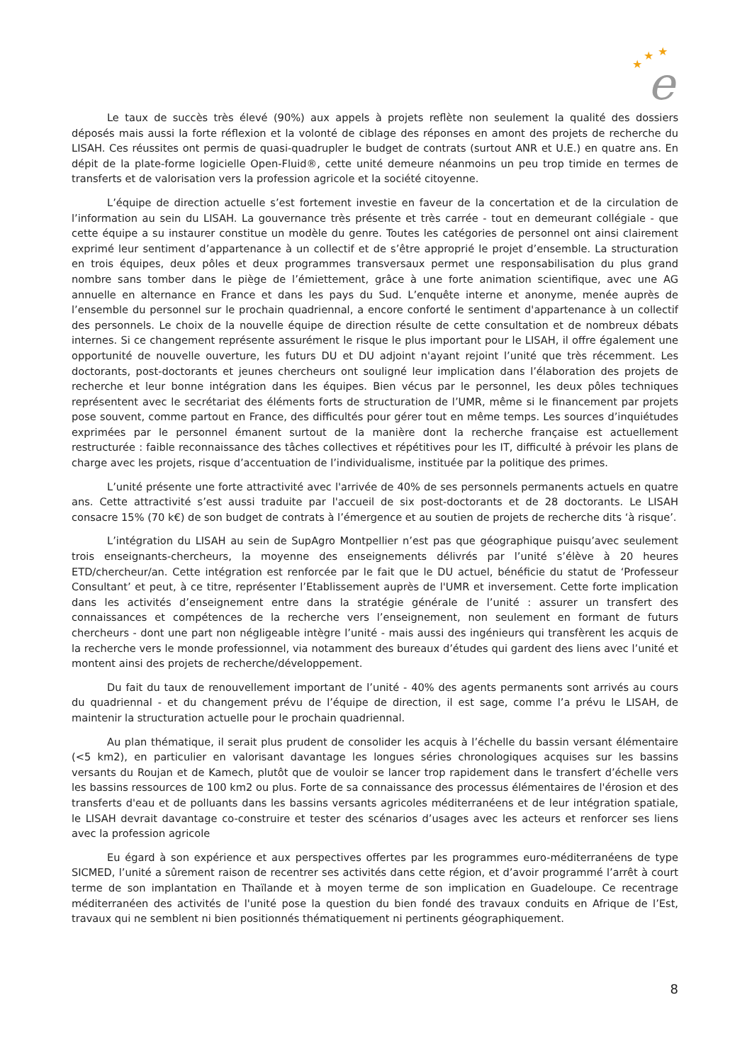★
★
★
e
Le taux de succès très élevé (90%) aux appels à projets reflète non seulement la qualité des dossiers déposés mais aussi la forte réflexion et la volonté de ciblage des réponses en amont des projets de recherche du LISAH. Ces réussites ont permis de quasi-quadrupler le budget de contrats (surtout ANR et U.E.) en quatre ans. En dépit de la plate-forme logicielle Open-Fluid®, cette unité demeure néanmoins un peu trop timide en termes de transferts et de valorisation vers la profession agricole et la société citoyenne.
L’équipe de direction actuelle s’est fortement investie en faveur de la concertation et de la circulation de l’information au sein du LISAH. La gouvernance très présente et très carrée - tout en demeurant collégiale - que cette équipe a su instaurer constitue un modèle du genre. Toutes les catégories de personnel ont ainsi clairement exprimé leur sentiment d’appartenance à un collectif et de s’être approprié le projet d’ensemble. La structuration en trois équipes, deux pôles et deux programmes transversaux permet une responsabilisation du plus grand nombre sans tomber dans le piège de l’émiettement, grâce à une forte animation scientifique, avec une AG annuelle en alternance en France et dans les pays du Sud. L’enquête interne et anonyme, menée auprès de l’ensemble du personnel sur le prochain quadriennal, a encore conforté le sentiment d'appartenance à un collectif des personnels. Le choix de la nouvelle équipe de direction résulte de cette consultation et de nombreux débats internes. Si ce changement représente assurément le risque le plus important pour le LISAH, il offre également une opportunité de nouvelle ouverture, les futurs DU et DU adjoint n'ayant rejoint l’unité que très récemment. Les doctorants, post-doctorants et jeunes chercheurs ont souligné leur implication dans l’élaboration des projets de recherche et leur bonne intégration dans les équipes. Bien vécus par le personnel, les deux pôles techniques représentent avec le secrétariat des éléments forts de structuration de l’UMR, même si le financement par projets pose souvent, comme partout en France, des difficultés pour gérer tout en même temps. Les sources d’inquiétudes exprimées par le personnel émanent surtout de la manière dont la recherche française est actuellement restructurée : faible reconnaissance des tâches collectives et répétitives pour les IT, difficulté à prévoir les plans de charge avec les projets, risque d’accentuation de l’individualisme, instituée par la politique des primes.
L’unité présente une forte attractivité avec l'arrivée de 40% de ses personnels permanents actuels en quatre ans. Cette attractivité s’est aussi traduite par l'accueil de six post-doctorants et de 28 doctorants. Le LISAH consacre 15% (70 k€) de son budget de contrats à l’émergence et au soutien de projets de recherche dits ‘à risque’.
L’intégration du LISAH au sein de SupAgro Montpellier n’est pas que géographique puisqu’avec seulement trois enseignants-chercheurs, la moyenne des enseignements délivrés par l’unité s’élève à 20 heures ETD/chercheur/an. Cette intégration est renforcée par le fait que le DU actuel, bénéficie du statut de ‘Professeur Consultant’ et peut, à ce titre, représenter l’Etablissement auprès de l'UMR et inversement. Cette forte implication dans les activités d’enseignement entre dans la stratégie générale de l’unité : assurer un transfert des connaissances et compétences de la recherche vers l’enseignement, non seulement en formant de futurs chercheurs - dont une part non négligeable intègre l’unité - mais aussi des ingénieurs qui transfèrent les acquis de la recherche vers le monde professionnel, via notamment des bureaux d’études qui gardent des liens avec l’unité et montent ainsi des projets de recherche/développement.
Du fait du taux de renouvellement important de l’unité - 40% des agents permanents sont arrivés au cours du quadriennal - et du changement prévu de l’équipe de direction, il est sage, comme l’a prévu le LISAH, de maintenir la structuration actuelle pour le prochain quadriennal.
Au plan thématique, il serait plus prudent de consolider les acquis à l’échelle du bassin versant élémentaire (<5 km2), en particulier en valorisant davantage les longues séries chronologiques acquises sur les bassins versants du Roujan et de Kamech, plutôt que de vouloir se lancer trop rapidement dans le transfert d’échelle vers les bassins ressources de 100 km2 ou plus. Forte de sa connaissance des processus élémentaires de l'érosion et des transferts d'eau et de polluants dans les bassins versants agricoles méditerranéens et de leur intégration spatiale, le LISAH devrait davantage co-construire et tester des scénarios d’usages avec les acteurs et renforcer ses liens avec la profession agricole
Eu égard à son expérience et aux perspectives offertes par les programmes euro-méditerranéens de type SICMED, l’unité a sûrement raison de recentrer ses activités dans cette région, et d’avoir programmé l’arrêt à court terme de son implantation en Thaïlande et à moyen terme de son implication en Guadeloupe. Ce recentrage méditerranéen des activités de l'unité pose la question du bien fondé des travaux conduits en Afrique de l’Est, travaux qui ne semblent ni bien positionnés thématiquement ni pertinents géographiquement.
8